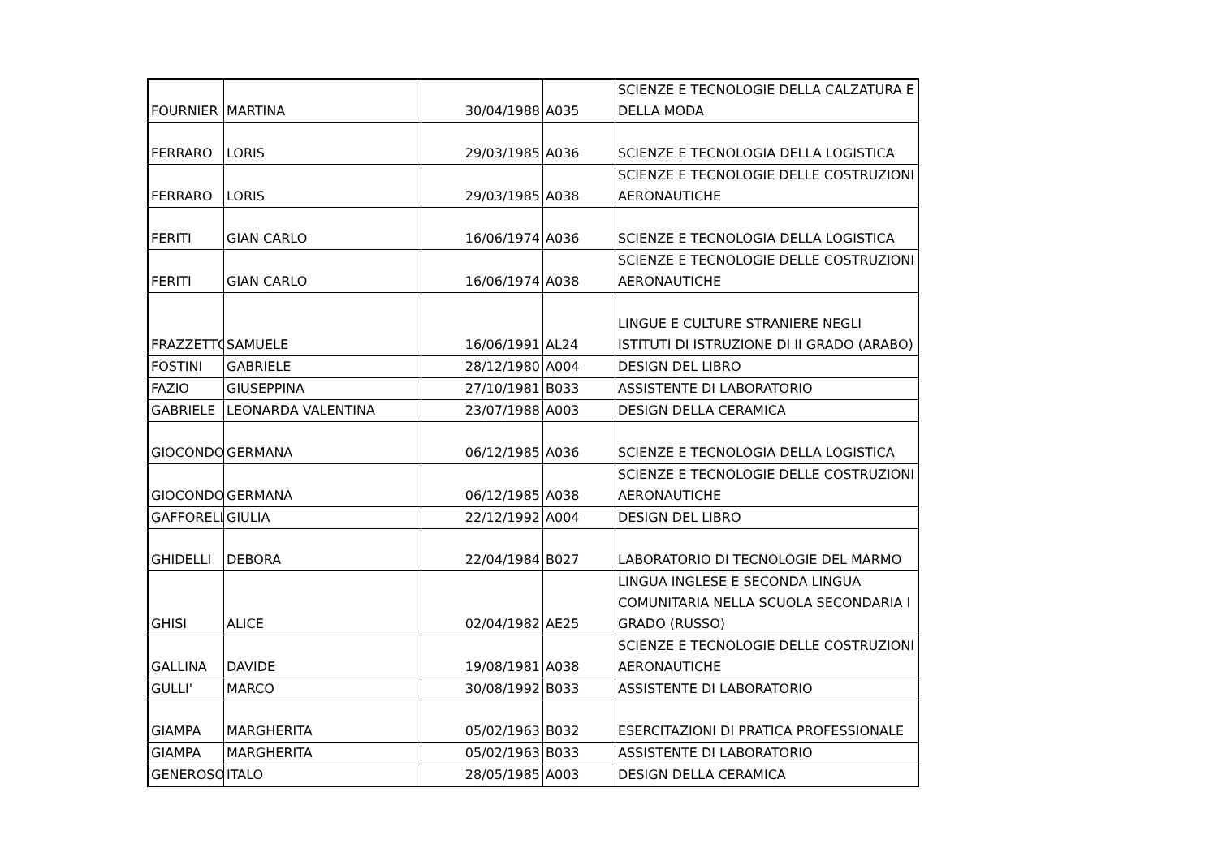| FOURNIER | MARTINA | 30/04/1988 | A035 | SCIENZE E TECNOLOGIE DELLA CALZATURA E DELLA MODA |
| FERRARO | LORIS | 29/03/1985 | A036 | SCIENZE E TECNOLOGIA DELLA LOGISTICA |
| FERRARO | LORIS | 29/03/1985 | A038 | SCIENZE E TECNOLOGIE DELLE COSTRUZIONI AERONAUTICHE |
| FERITI | GIAN CARLO | 16/06/1974 | A036 | SCIENZE E TECNOLOGIA DELLA LOGISTICA |
| FERITI | GIAN CARLO | 16/06/1974 | A038 | SCIENZE E TECNOLOGIE DELLE COSTRUZIONI AERONAUTICHE |
| FRAZZETTO | SAMUELE | 16/06/1991 | AL24 | LINGUE E CULTURE STRANIERE NEGLI ISTITUTI DI ISTRUZIONE DI II GRADO (ARABO) |
| FOSTINI | GABRIELE | 28/12/1980 | A004 | DESIGN DEL LIBRO |
| FAZIO | GIUSEPPINA | 27/10/1981 | B033 | ASSISTENTE DI LABORATORIO |
| GABRIELE | LEONARDA VALENTINA | 23/07/1988 | A003 | DESIGN DELLA CERAMICA |
| GIOCONDO | GERMANA | 06/12/1985 | A036 | SCIENZE E TECNOLOGIA DELLA LOGISTICA |
| GIOCONDO | GERMANA | 06/12/1985 | A038 | SCIENZE E TECNOLOGIE DELLE COSTRUZIONI AERONAUTICHE |
| GAFFORELLI | GIULIA | 22/12/1992 | A004 | DESIGN DEL LIBRO |
| GHIDELLI | DEBORA | 22/04/1984 | B027 | LABORATORIO DI TECNOLOGIE DEL MARMO |
| GHISI | ALICE | 02/04/1982 | AE25 | LINGUA INGLESE E SECONDA LINGUA COMUNITARIA NELLA SCUOLA SECONDARIA I GRADO (RUSSO) |
| GALLINA | DAVIDE | 19/08/1981 | A038 | SCIENZE E TECNOLOGIE DELLE COSTRUZIONI AERONAUTICHE |
| GULLI' | MARCO | 30/08/1992 | B033 | ASSISTENTE DI LABORATORIO |
| GIAMPA | MARGHERITA | 05/02/1963 | B032 | ESERCITAZIONI DI PRATICA PROFESSIONALE |
| GIAMPA | MARGHERITA | 05/02/1963 | B033 | ASSISTENTE DI LABORATORIO |
| GENEROSO | ITALO | 28/05/1985 | A003 | DESIGN DELLA CERAMICA |